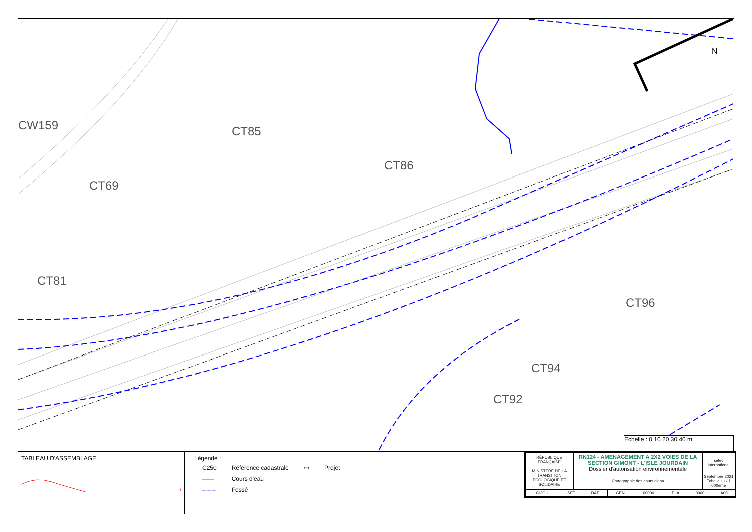N
CW159 CT85
CT86
CT69
CT81
CT96
CT94
CT92
Echelle : 0 10 20 30 40 m
TABLEAU D'ASSEMBLAGE Légende :
| C250 | Référence cadastrale | ▭ | Projet |
| —— | Cours d'eau | | |
| – – – | Fossé | | |
| RÉPUBLIQUE FRANÇAISE MINISTÈRE DE LA TRANSITION ÉCOLOGIQUE ET SOLIDAIRE | RN124 - AMENAGEMENT A 2X2 VOIES DE LA SECTION GIMONT - L'ISLE JOURDAIN Dossier d'autorisation environnementale | setec international |
| | Cartographie des cours d'eau | Septembre 2021 Echelle : 1 / 1 000ème |
| GIJOU | SET | DAE | GEN | 00000 | PLA | 0000 | A00 |